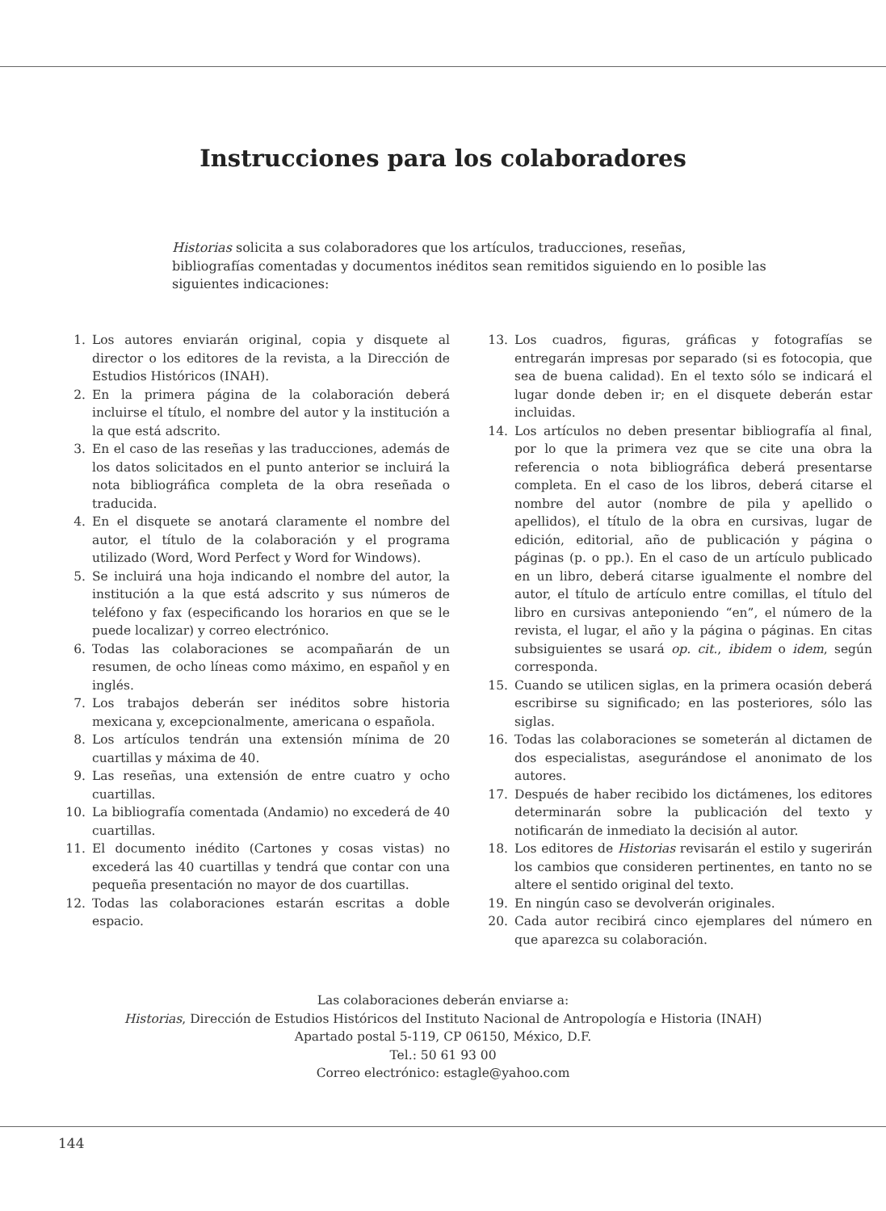Instrucciones para los colaboradores
Historias solicita a sus colaboradores que los artículos, traducciones, reseñas, bibliografías comentadas y documentos inéditos sean remitidos siguiendo en lo posible las siguientes indicaciones:
1. Los autores enviarán original, copia y disquete al director o los editores de la revista, a la Dirección de Estudios Históricos (INAH).
2. En la primera página de la colaboración deberá incluirse el título, el nombre del autor y la institución a la que está adscrito.
3. En el caso de las reseñas y las traducciones, además de los datos solicitados en el punto anterior se incluirá la nota bibliográfica completa de la obra reseñada o traducida.
4. En el disquete se anotará claramente el nombre del autor, el título de la colaboración y el programa utilizado (Word, Word Perfect y Word for Windows).
5. Se incluirá una hoja indicando el nombre del autor, la institución a la que está adscrito y sus números de teléfono y fax (especificando los horarios en que se le puede localizar) y correo electrónico.
6. Todas las colaboraciones se acompañarán de un resumen, de ocho líneas como máximo, en español y en inglés.
7. Los trabajos deberán ser inéditos sobre historia mexicana y, excepcionalmente, americana o española.
8. Los artículos tendrán una extensión mínima de 20 cuartillas y máxima de 40.
9. Las reseñas, una extensión de entre cuatro y ocho cuartillas.
10. La bibliografía comentada (Andamio) no excederá de 40 cuartillas.
11. El documento inédito (Cartones y cosas vistas) no excederá las 40 cuartillas y tendrá que contar con una pequeña presentación no mayor de dos cuartillas.
12. Todas las colaboraciones estarán escritas a doble espacio.
13. Los cuadros, figuras, gráficas y fotografías se entregarán impresas por separado (si es fotocopia, que sea de buena calidad). En el texto sólo se indicará el lugar donde deben ir; en el disquete deberán estar incluidas.
14. Los artículos no deben presentar bibliografía al final, por lo que la primera vez que se cite una obra la referencia o nota bibliográfica deberá presentarse completa. En el caso de los libros, deberá citarse el nombre del autor (nombre de pila y apellido o apellidos), el título de la obra en cursivas, lugar de edición, editorial, año de publicación y página o páginas (p. o pp.). En el caso de un artículo publicado en un libro, deberá citarse igualmente el nombre del autor, el título de artículo entre comillas, el título del libro en cursivas anteponiendo “en”, el número de la revista, el lugar, el año y la página o páginas. En citas subsiguientes se usará op. cit., ibidem o idem, según corresponda.
15. Cuando se utilicen siglas, en la primera ocasión deberá escribirse su significado; en las posteriores, sólo las siglas.
16. Todas las colaboraciones se someterán al dictamen de dos especialistas, asegurándose el anonimato de los autores.
17. Después de haber recibido los dictámenes, los editores determinarán sobre la publicación del texto y notificarán de inmediato la decisión al autor.
18. Los editores de Historias revisarán el estilo y sugerirán los cambios que consideren pertinentes, en tanto no se altere el sentido original del texto.
19. En ningún caso se devolverán originales.
20. Cada autor recibirá cinco ejemplares del número en que aparezca su colaboración.
Las colaboraciones deberán enviarse a:
Historias, Dirección de Estudios Históricos del Instituto Nacional de Antropología e Historia (INAH)
Apartado postal 5-119, CP 06150, México, D.F.
Tel.: 50 61 93 00
Correo electrónico: estagle@yahoo.com
144